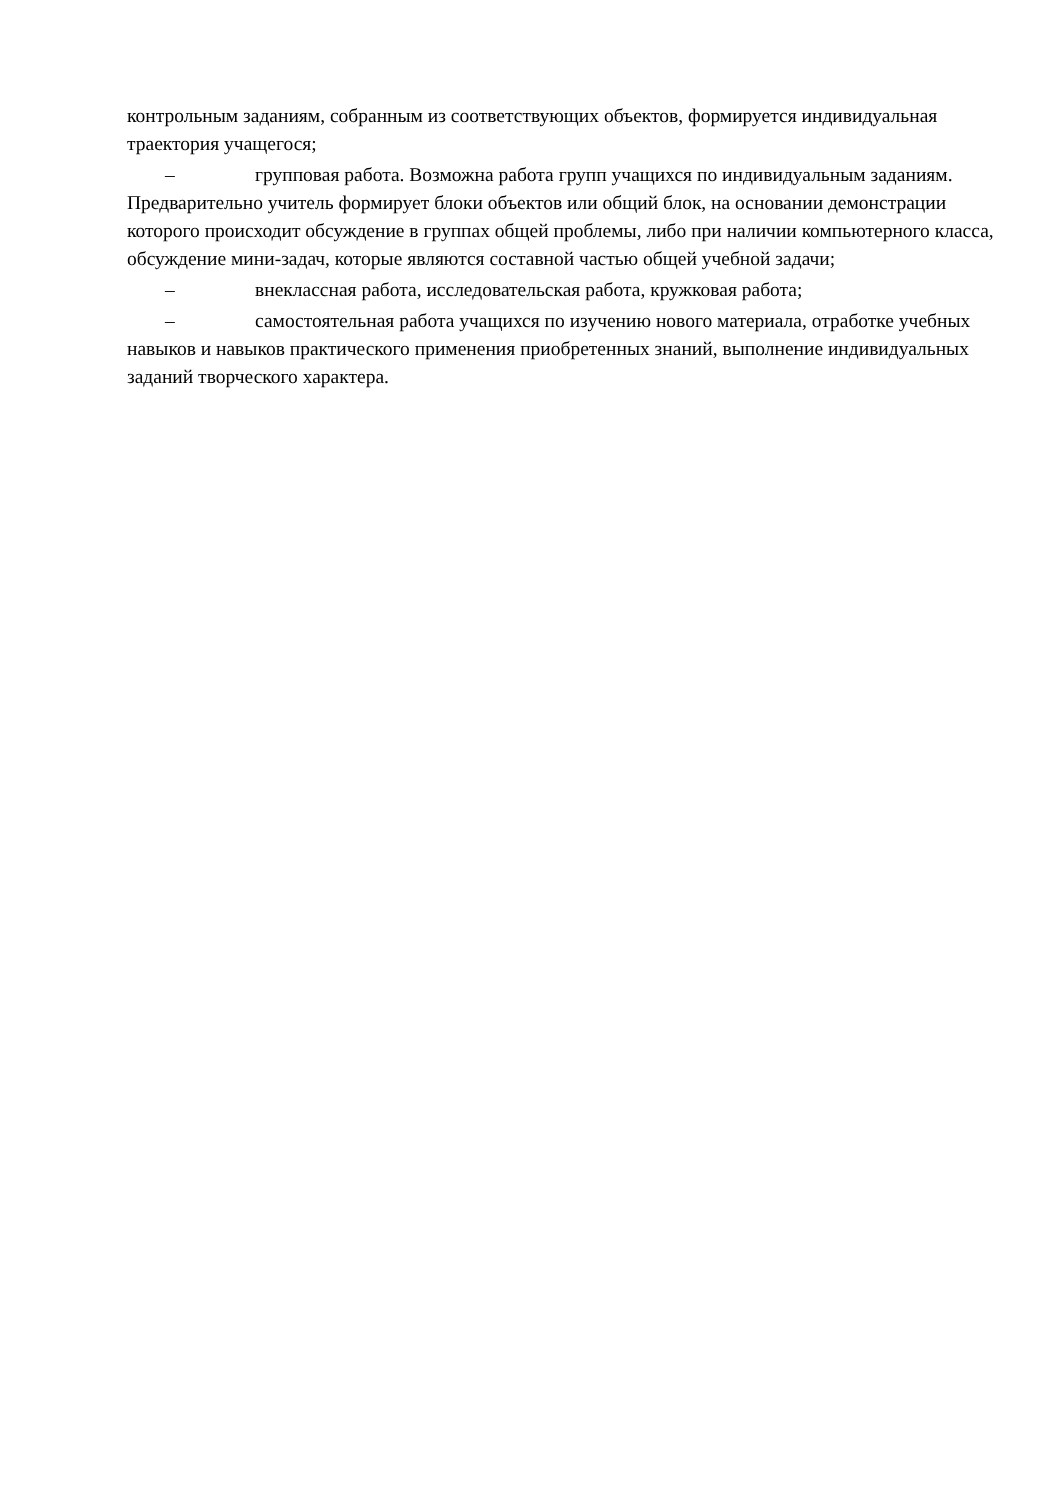контрольным заданиям, собранным из соответствующих объектов, формируется индивидуальная траектория учащегося;
– групповая работа. Возможна работа групп учащихся по индивидуальным заданиям. Предварительно учитель формирует блоки объектов или общий блок, на основании демонстрации которого происходит обсуждение в группах общей проблемы, либо при наличии компьютерного класса, обсуждение мини-задач, которые являются составной частью общей учебной задачи;
– внеклассная работа, исследовательская работа, кружковая работа;
– самостоятельная работа учащихся по изучению нового материала, отработке учебных навыков и навыков практического применения приобретенных знаний, выполнение индивидуальных заданий творческого характера.